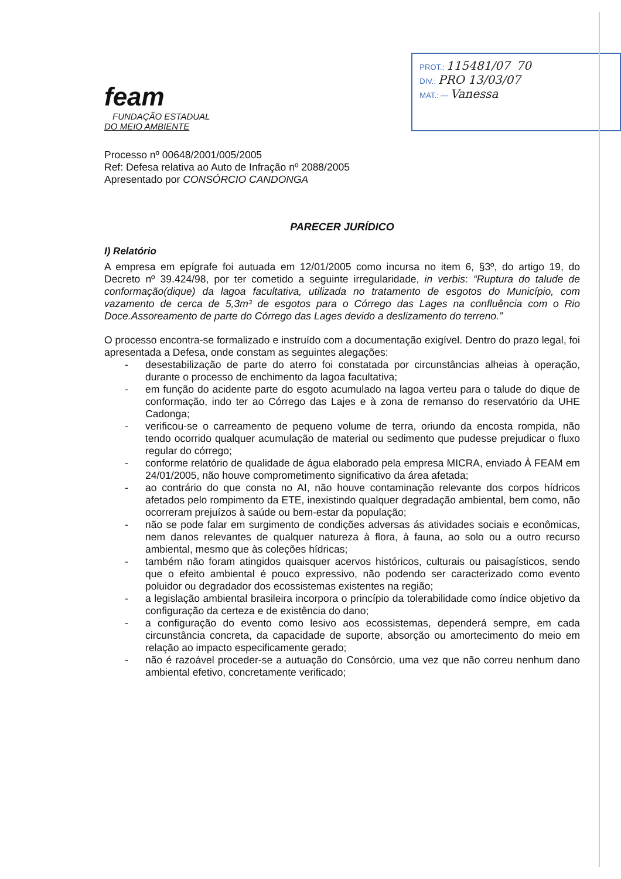feam
FUNDAÇÃO ESTADUAL
DO MEIO AMBIENTE
PROT.: 115481/07 70
DIV.: PRO 13/03/07
MAT.: — Vanessa
Processo nº 00648/2001/005/2005
Ref: Defesa relativa ao Auto de Infração nº 2088/2005
Apresentado por CONSÓRCIO CANDONGA
PARECER JURÍDICO
I) Relatório
A empresa em epígrafe foi autuada em 12/01/2005 como incursa no item 6, §3º, do artigo 19, do Decreto nº 39.424/98, por ter cometido a seguinte irregularidade, in verbis: “Ruptura do talude de conformação(dique) da lagoa facultativa, utilizada no tratamento de esgotos do Município, com vazamento de cerca de 5,3m³ de esgotos para o Córrego das Lages na confluência com o Rio Doce.Assoreamento de parte do Córrego das Lages devido a deslizamento do terreno.”
O processo encontra-se formalizado e instruído com a documentação exigível. Dentro do prazo legal, foi apresentada a Defesa, onde constam as seguintes alegações:
- desestabilização de parte do aterro foi constatada por circunstâncias alheias à operação, durante o processo de enchimento da lagoa facultativa;
- em função do acidente parte do esgoto acumulado na lagoa verteu para o talude do dique de conformação, indo ter ao Córrego das Lajes e à zona de remanso do reservatório da UHE Cadonga;
- verificou-se o carreamento de pequeno volume de terra, oriundo da encosta rompida, não tendo ocorrido qualquer acumulação de material ou sedimento que pudesse prejudicar o fluxo regular do córrego;
- conforme relatório de qualidade de água elaborado pela empresa MICRA, enviado À FEAM em 24/01/2005, não houve comprometimento significativo da área afetada;
- ao contrário do que consta no AI, não houve contaminação relevante dos corpos hídricos afetados pelo rompimento da ETE, inexistindo qualquer degradação ambiental, bem como, não ocorreram prejuízos à saúde ou bem-estar da população;
- não se pode falar em surgimento de condições adversas ás atividades sociais e econômicas, nem danos relevantes de qualquer natureza à flora, à fauna, ao solo ou a outro recurso ambiental, mesmo que às coleções hídricas;
- também não foram atingidos quaisquer acervos históricos, culturais ou paisagísticos, sendo que o efeito ambiental é pouco expressivo, não podendo ser caracterizado como evento poluidor ou degradador dos ecossistemas existentes na região;
- a legislação ambiental brasileira incorpora o princípio da tolerabilidade como índice objetivo da configuração da certeza e de existência do dano;
- a configuração do evento como lesivo aos ecossistemas, dependerá sempre, em cada circunstância concreta, da capacidade de suporte, absorção ou amortecimento do meio em relação ao impacto especificamente gerado;
- não é razoável proceder-se a autuação do Consórcio, uma vez que não correu nenhum dano ambiental efetivo, concretamente verificado;